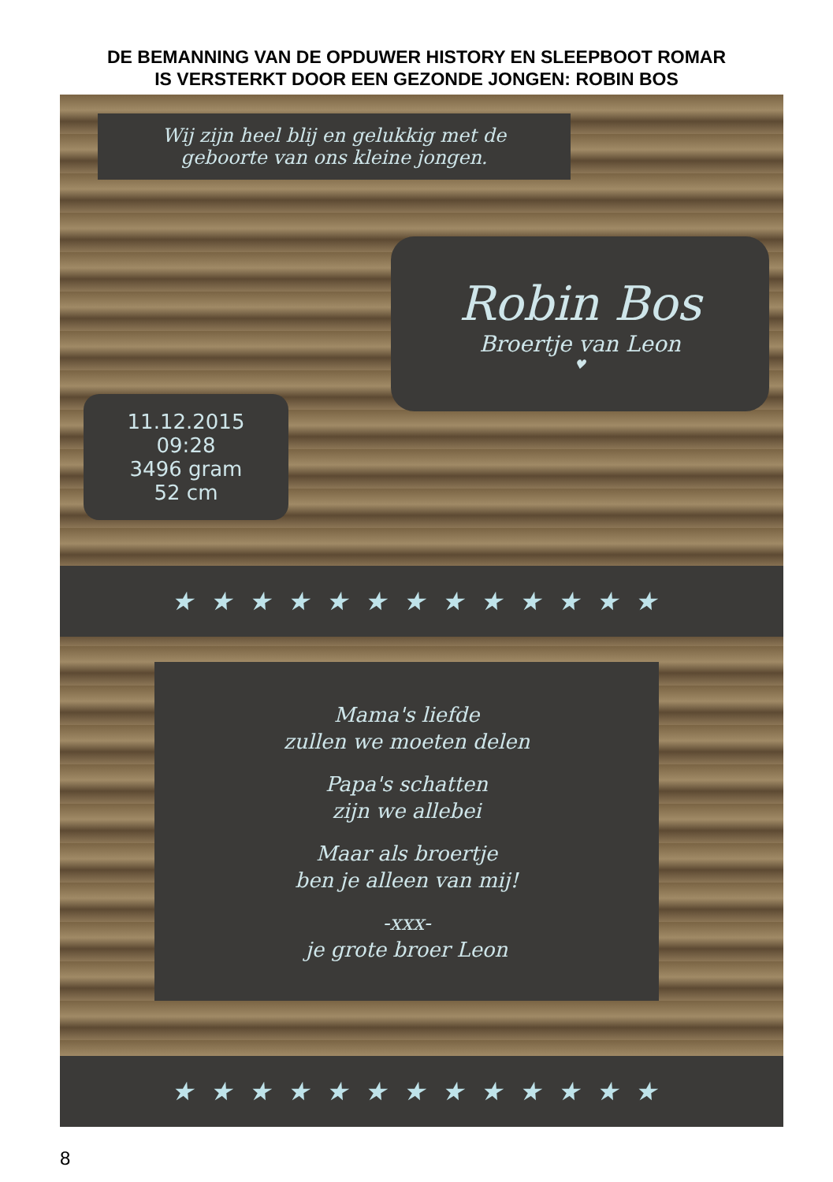DE BEMANNING VAN DE OPDUWER HISTORY EN SLEEPBOOT ROMAR
IS VERSTERKT DOOR EEN GEZONDE JONGEN: ROBIN BOS
Wij zijn heel blij en gelukkig met de
geboorte van ons kleine jongen.
Robin Bos
Broertje van Leon
♥
11.12.2015
09:28
3496 gram
52 cm
★★★★★★★★★★★★★
Mama's liefde
zullen we moeten delen
Papa's schatten
zijn we allebei
Maar als broertje
ben je alleen van mij!
-xxx-
je grote broer Leon
★★★★★★★★★★★★★
8